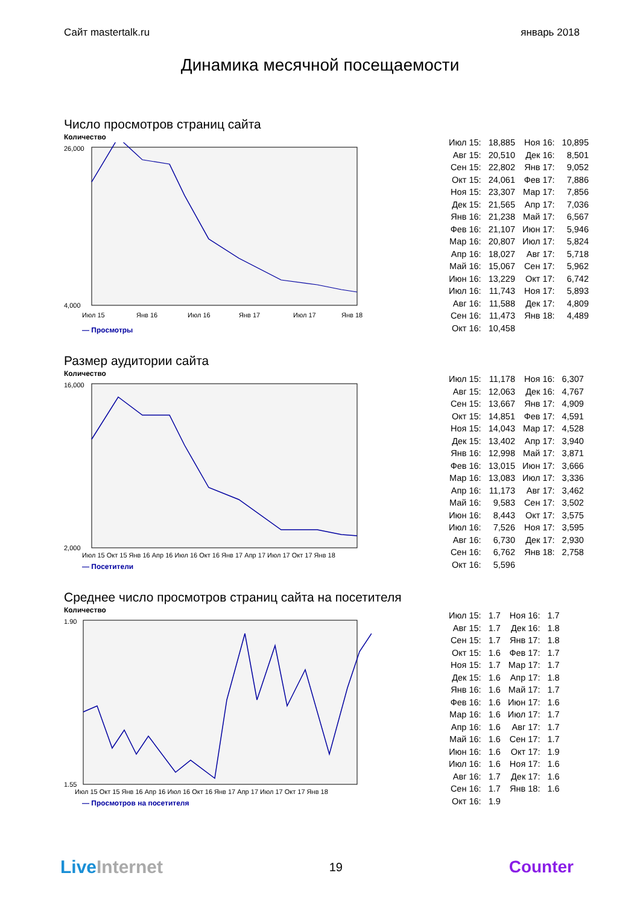Сайт mastertalk.ru январь 2018
Динамика месячной посещаемости
Число просмотров страниц сайта
Количество
26,000
4,000
Июл 15
Янв 16
Июл 16
Янв 17
Июл 17
Янв 18
— Просмотры
| Июл 15: | 18,885 | Ноя 16: | 10,895 |
| Авг 15: | 20,510 | Дек 16: | 8,501 |
| Сен 15: | 22,802 | Янв 17: | 9,052 |
| Окт 15: | 24,061 | Фев 17: | 7,886 |
| Ноя 15: | 23,307 | Мар 17: | 7,856 |
| Дек 15: | 21,565 | Апр 17: | 7,036 |
| Янв 16: | 21,238 | Май 17: | 6,567 |
| Фев 16: | 21,107 | Июн 17: | 5,946 |
| Мар 16: | 20,807 | Июл 17: | 5,824 |
| Апр 16: | 18,027 | Авг 17: | 5,718 |
| Май 16: | 15,067 | Сен 17: | 5,962 |
| Июн 16: | 13,229 | Окт 17: | 6,742 |
| Июл 16: | 11,743 | Ноя 17: | 5,893 |
| Авг 16: | 11,588 | Дек 17: | 4,809 |
| Сен 16: | 11,473 | Янв 18: | 4,489 |
| Окт 16: | 10,458 | | |
Размер аудитории сайта
Количество
16,000
2,000
Июл 15 Окт 15 Янв 16 Апр 16 Июл 16 Окт 16 Янв 17 Апр 17 Июл 17 Окт 17 Янв 18
— Посетители
| Июл 15: | 11,178 | Ноя 16: | 6,307 |
| Авг 15: | 12,063 | Дек 16: | 4,767 |
| Сен 15: | 13,667 | Янв 17: | 4,909 |
| Окт 15: | 14,851 | Фев 17: | 4,591 |
| Ноя 15: | 14,043 | Мар 17: | 4,528 |
| Дек 15: | 13,402 | Апр 17: | 3,940 |
| Янв 16: | 12,998 | Май 17: | 3,871 |
| Фев 16: | 13,015 | Июн 17: | 3,666 |
| Мар 16: | 13,083 | Июл 17: | 3,336 |
| Апр 16: | 11,173 | Авг 17: | 3,462 |
| Май 16: | 9,583 | Сен 17: | 3,502 |
| Июн 16: | 8,443 | Окт 17: | 3,575 |
| Июл 16: | 7,526 | Ноя 17: | 3,595 |
| Авг 16: | 6,730 | Дек 17: | 2,930 |
| Сен 16: | 6,762 | Янв 18: | 2,758 |
| Окт 16: | 5,596 | | |
Среднее число просмотров страниц сайта на посетителя
Количество
1.90
1.55
Июл 15 Окт 15 Янв 16 Апр 16 Июл 16 Окт 16 Янв 17 Апр 17 Июл 17 Окт 17 Янв 18
— Просмотров на посетителя
| Июл 15: | 1.7 | Ноя 16: | 1.7 |
| Авг 15: | 1.7 | Дек 16: | 1.8 |
| Сен 15: | 1.7 | Янв 17: | 1.8 |
| Окт 15: | 1.6 | Фев 17: | 1.7 |
| Ноя 15: | 1.7 | Мар 17: | 1.7 |
| Дек 15: | 1.6 | Апр 17: | 1.8 |
| Янв 16: | 1.6 | Май 17: | 1.7 |
| Фев 16: | 1.6 | Июн 17: | 1.6 |
| Мар 16: | 1.6 | Июл 17: | 1.7 |
| Апр 16: | 1.6 | Авг 17: | 1.7 |
| Май 16: | 1.6 | Сен 17: | 1.7 |
| Июн 16: | 1.6 | Окт 17: | 1.9 |
| Июл 16: | 1.6 | Ноя 17: | 1.6 |
| Авг 16: | 1.7 | Дек 17: | 1.6 |
| Сен 16: | 1.7 | Янв 18: | 1.6 |
| Окт 16: | 1.9 | | |
Live Internet 19 Counter